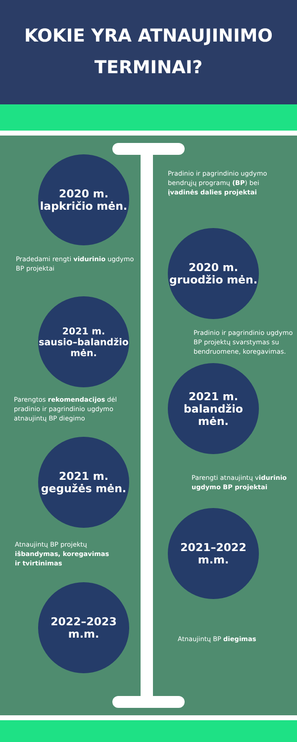KOKIE YRA ATNAUJINIMO
TERMINAI?
2020 m.
lapkričio mėn.
Pradinio ir pagrindinio ugdymo bendrųjų programų (BP) bei įvadinės dalies projektai
Pradedami rengti vidurinio ugdymo BP projektai
2020 m.
gruodžio mėn.
2021 m.
sausio–balandžio
mėn.
Pradinio ir pagrindinio ugdymo BP projektų svarstymas su bendruomene, koregavimas.
Parengtos rekomendacijos dėl pradinio ir pagrindinio ugdymo atnaujintų BP diegimo
2021 m.
balandžio mėn.
2021 m.
gegužės mėn.
Parengti atnaujintų vidurinio ugdymo BP projektai
Atnaujintų BP projektų išbandymas, koregavimas ir tvirtinimas
2021–2022
m.m.
2022–2023
m.m.
Atnaujintų BP diegimas